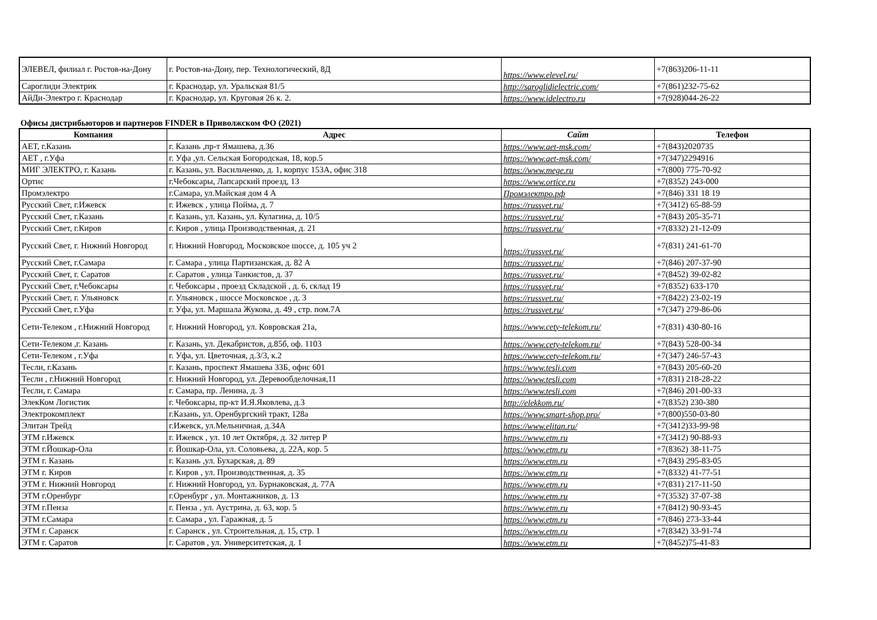| ЭЛЕВЕЛ, филиал г. Ростов-на-Дону | г. Ростов-на-Дону, пер. Технологический, 8Д | https://www.elevel.ru/ | +7(863)206-11-11 |
| Сароглиди Электрик | г. Краснодар, ул. Уральская 81/5 | http://saroglidielectric.com/ | +7(861)232-75-62 |
| АйДи-Электро г. Краснодар | г. Краснодар, ул. Круговая 26 к. 2. | https://www.idelectro.ru | +7(928)044-26-22 |
Офисы дистрибьюторов и партнеров FINDER в Приволжском ФО (2021)
| Компания | Адрес | Сайт | Телефон |
| --- | --- | --- | --- |
| АЕТ, г.Казань | г. Казань ,пр-т Ямашева, д.36 | https://www.aet-msk.com/ | +7(843)2020735 |
| АЕТ , г.Уфа | г. Уфа ,ул. Сельская Богородская, 18, кор.5 | https://www.aet-msk.com/ | +7(347)2294916 |
| МИГ ЭЛЕКТРО, г. Казань | г. Казань, ул. Васильченко, д. 1, корпус 153А, офис 318 | https://www.mege.ru | +7(800) 775-70-92 |
| Ортис | г.Чебоксары, Лапсарский проезд, 13 | https://www.ortice.ru | +7(8352) 243-000 |
| Промэлектро | г.Самара, ул.Майская дом 4 А | Промэлектро.рф | +7(846) 331 18 19 |
| Русский Свет, г.Ижевск | г. Ижевск , улица Пойма, д. 7 | https://russvet.ru/ | +7(3412) 65-88-59 |
| Русский Свет, г.Казань | г. Казань, ул. Казань, ул. Кулагина, д. 10/5 | https://russvet.ru/ | +7(843) 205-35-71 |
| Русский Свет, г.Киров | г. Киров , улица Производственная, д. 21 | https://russvet.ru/ | +7(8332) 21-12-09 |
| Русский Свет, г. Нижний Новгород | г. Нижний Новгород, Московское шоссе, д. 105 уч 2 | https://russvet.ru/ | +7(831) 241-61-70 |
| Русский Свет, г.Самара | г. Самара , улица Партизанская, д. 82 А | https://russvet.ru/ | +7(846) 207-37-90 |
| Русский Свет, г. Саратов | г. Саратов , улица Танкистов, д. 37 | https://russvet.ru/ | +7(8452) 39-02-82 |
| Русский Свет, г.Чебоксары | г. Чебоксары , проезд Складской , д. 6, склад 19 | https://russvet.ru/ | +7(8352) 633-170 |
| Русский Свет, г. Ульяновск | г. Ульяновск , шоссе Московское , д. 3 | https://russvet.ru/ | +7(8422) 23-02-19 |
| Русский Свет, г.Уфа | г. Уфа, ул. Маршала Жукова, д. 49 , стр. пом.7А | https://russvet.ru/ | +7(347) 279-86-06 |
| Сети-Телеком , г.Нижний Новгород | г. Нижний Новгород, ул. Ковровская 21а, | https://www.cety-telekom.ru/ | +7(831) 430-80-16 |
| Сети-Телеком ,г. Казань | г. Казань, ул. Декабристов, д.85б, оф. 1103 | https://www.cety-telekom.ru/ | +7(843) 528-00-34 |
| Сети-Телеком , г.Уфа | г. Уфа, ул. Цветочная, д.3/3, к.2 | https://www.cety-telekom.ru/ | +7(347) 246-57-43 |
| Тесли, г.Казань | г. Казань, проспект Ямашева 33Б, офис 601 | https://www.tesli.com | +7(843) 205-60-20 |
| Тесли , г.Нижний Новгород | г. Нижний Новгород, ул. Деревообделочная,11 | https://www.tesli.com | +7(831) 218-28-22 |
| Тесли, г. Самара | г. Самара, пр. Ленина, д. 3 | https://www.tesli.com | +7(846) 201-00-33 |
| ЭлекКом Логистик | г. Чебоксары, пр-кт И.Я.Яковлева, д.3 | http://elekkom.ru/ | +7(8352) 230-380 |
| Электрокомплект | г.Казань, ул. Оренбургский тракт, 128а | https://www.smart-shop.pro/ | +7(800)550-03-80 |
| Элитан Трейд | г.Ижевск, ул.Мельничная, д.34А | https://www.elitan.ru/ | +7(3412)33-99-98 |
| ЭТМ г.Ижевск | г. Ижевск , ул. 10 лет Октября, д. 32 литер Р | https://www.etm.ru | +7(3412) 90-88-93 |
| ЭТМ г.Йошкар-Ола | г. Йошкар-Ола, ул. Соловьева, д. 22А, кор. 5 | https://www.etm.ru | +7(8362) 38-11-75 |
| ЭТМ г. Казань | г. Казань ,ул. Бухарская, д. 89 | https://www.etm.ru | +7(843) 295-83-05 |
| ЭТМ г. Киров | г. Киров , ул. Производственная, д. 35 | https://www.etm.ru | +7(8332) 41-77-51 |
| ЭТМ г. Нижний Новгород | г. Нижний Новгород, ул. Бурнаковская, д. 77А | https://www.etm.ru | +7(831) 217-11-50 |
| ЭТМ г.Оренбург | г.Оренбург , ул. Монтажников, д. 13 | https://www.etm.ru | +7(3532) 37-07-38 |
| ЭТМ г.Пенза | г. Пенза , ул. Аустрина, д. 63, кор. 5 | https://www.etm.ru | +7(8412) 90-93-45 |
| ЭТМ г.Самара | г. Самара , ул. Гаражная, д. 5 | https://www.etm.ru | +7(846) 273-33-44 |
| ЭТМ г. Саранск | г. Саранск , ул. Строительная, д. 15, стр. 1 | https://www.etm.ru | +7(8342) 33-91-74 |
| ЭТМ г. Саратов | г. Саратов , ул. Университетская, д. 1 | https://www.etm.ru | +7(8452)75-41-83 |